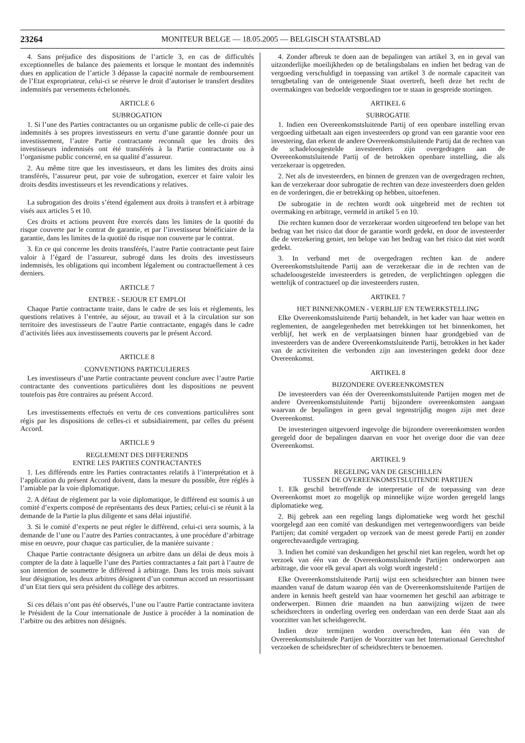23264 MONITEUR BELGE — 18.05.2005 — BELGISCH STAATSBLAD
4. Sans préjudice des dispositions de l’article 3, en cas de difficultés exceptionnelles de balance des paiements et lorsque le montant des indemnités dues en application de l’article 3 dépasse la capacité normale de remboursement de l’Etat expropriateur, celui-ci se réserve le droit d’autoriser le transfert desdites indemnités par versements échelonnés.
ARTICLE 6
SUBROGATION
1. Si l’une des Parties contractantes ou un organisme public de celle-ci paie des indemnités à ses propres investisseurs en vertu d’une garantie donnée pour un investissement, l’autre Partie contractante reconnaît que les droits des investisseurs indemnisés ont été transférés à la Partie contractante ou à l’organisme public concerné, en sa qualité d’assureur.
2. Au même titre que les investisseurs, et dans les limites des droits ainsi transférés, l’assureur peut, par voie de subrogation, exercer et faire valoir les droits desdits investisseurs et les revendications y relatives.
La subrogation des droits s’étend également aux droits à transfert et à arbitrage visés aux articles 5 et 10.
Ces droits et actions peuvent être exercés dans les limites de la quotité du risque couverte par le contrat de garantie, et par l’investisseur bénéficiaire de la garantie, dans les limites de la quotité du risque non couverte par le contrat.
3. En ce qui concerne les droits transférés, l’autre Partie contractante peut faire valoir à l’égard de l’assureur, subrogé dans les droits des investisseurs indemnisés, les obligations qui incombent légalement ou contractuellement à ces derniers.
ARTICLE 7
ENTREE - SEJOUR ET EMPLOI
Chaque Partie contractante traite, dans le cadre de ses lois et règlements, les questions relatives à l’entrée, au séjour, au travail et à la circulation sur son territoire des investisseurs de l’autre Partie contractante, engagés dans le cadre d’activités liées aux investissements couverts par le présent Accord.
ARTICLE 8
CONVENTIONS PARTICULIERES
Les investisseurs d’une Partie contractante peuvent conclure avec l’autre Partie contractante des conventions particulières dont les dispositions ne peuvent toutefois pas être contraires au présent Accord.
Les investissements effectués en vertu de ces conventions particulières sont régis par les dispositions de celles-ci et subsidiairement, par celles du présent Accord.
ARTICLE 9
REGLEMENT DES DIFFERENDS
ENTRE LES PARTIES CONTRACTANTES
1. Les différends entre les Parties contractantes relatifs à l’interprétation et à l’application du présent Accord doivent, dans la mesure du possible, être réglés à l’amiable par la voie diplomatique.
2. A défaut de règlement par la voie diplomatique, le différend est soumis à un comité d’experts composé de représentants des deux Parties; celui-ci se réunit à la demande de la Partie la plus diligente et sans délai injustifié.
3. Si le comité d’experts ne peut régler le différend, celui-ci sera soumis, à la demande de l’une ou l’autre des Parties contractantes, à une procédure d’arbitrage mise en oeuvre, pour chaque cas particulier, de la manière suivante :
Chaque Partie contractante désignera un arbitre dans un délai de deux mois à compter de la date à laquelle l’une des Parties contractantes a fait part à l’autre de son intention de soumettre le différend à arbitrage. Dans les trois mois suivant leur désignation, les deux arbitres désignent d’un commun accord un ressortissant d’un Etat tiers qui sera président du collège des arbitres.
Si ces délais n’ont pas été observés, l’une ou l’autre Partie contractante invitera le Président de la Cour internationale de Justice à procéder à la nomination de l’arbitre ou des arbitres non désignés.
4. Zonder afbreuk te doen aan de bepalingen van artikel 3, en in geval van uitzonderlijke moeilijkheden op de betalingsbalans en indien het bedrag van de vergoeding verschuldigd in toepassing van artikel 3 de normale capaciteit van terugbetaling van de onteigenende Staat overtreft, heeft deze het recht de overmakingen van bedoelde vergoedingen toe te staan in gespreide stortingen.
ARTIKEL 6
SUBROGATIE
1. Indien een Overeenkomstsluitende Partij of een openbare instelling ervan vergoeding uitbetaalt aan eigen investeerders op grond van een garantie voor een investering, dan erkent de andere Overeenkomstsluitende Partij dat de rechten van de schadeloosgestelde investeerders zijn overgedragen aan de Overeenkomstsluitende Partij of de betrokken openbare instelling, die als verzekeraar is opgetreden.
2. Net als de investeerders, en binnen de grenzen van de overgedragen rechten, kan de verzekeraar door subrogatie de rechten van deze investeerders doen gelden en de vorderingen, die er betrekking op hebben, uitoefenen.
De subrogatie in de rechten wordt ook uitgebreid met de rechten tot overmaking en arbitrage, vermeld in artikel 5 en 10.
Die rechten kunnen door de verzekeraar worden uitgeoefend ten belope van het bedrag van het risico dat door de garantie wordt gedekt, en door de investeerder die de verzekering geniet, ten belope van het bedrag van het risico dat niet wordt gedekt.
3. In verband met de overgedragen rechten kan de andere Overeenkomstsluitende Partij aan de verzekeraar die in de rechten van de schadeloosgestelde investeerders is getreden, de verplichtingen opleggen die wettelijk of contractueel op die investeerders rusten.
ARTIKEL 7
HET BINNENKOMEN - VERBLIJF EN TEWERKSTELLING
Elke Overeenkomstsluitende Partij behandelt, in het kader van haar wetten en reglementen, de aangelegenheden met betrekkingen tot het binnenkomen, het verblijf, het werk en de verplaatsingen binnen haar grondgebied van de investeerders van de andere Overeenkomstsluitende Partij, betrokken in het kader van de activiteiten die verbonden zijn aan investeringen gedekt door deze Overeenkomst.
ARTIKEL 8
BIJZONDERE OVEREENKOMSTEN
De investeerders van één der Overeenkomstsluitende Partijen mogen met de andere Overeenkomstsluitende Partij bijzondere overeenkomsten aangaan waarvan de bepalingen in geen geval tegenstrijdig mogen zijn met deze Overeenkomst.
De investeringen uitgevoerd ingevolge die bijzondere overeenkomsten worden geregeld door de bepalingen daarvan en voor het overige door die van deze Overeenkomst.
ARTIKEL 9
REGELING VAN DE GESCHILLEN
TUSSEN DE OVEREENKOMSTSLUITENDE PARTIJEN
1. Elk geschil betreffende de interpretatie of de toepassing van deze Overeenkomst moet zo mogelijk op minnelijke wijze worden geregeld langs diplomatieke weg.
2. Bij gebrek aan een regeling langs diplomatieke weg wordt het geschil voorgelegd aan een comité van deskundigen met vertegenwoordigers van beide Partijen; dat comité vergadert op verzoek van de meest gerede Partij en zonder ongerechtvaardigde vertraging.
3. Indien het comité van deskundigen het geschil niet kan regelen, wordt het op verzoek van één van de Overeenkomstsluitende Partijen onderworpen aan arbitrage, die voor elk geval apart als volgt wordt ingesteld :
Elke Overeenkomstsluitende Partij wijst een scheidsrechter aan binnen twee maanden vanaf de datum waarop één van de Overeenkomstsluitende Partijen de andere in kennis heeft gesteld van haar voornemen het geschil aan arbitrage te onderwerpen. Binnen drie maanden na hun aanwijzing wijzen de twee scheidsrechters in onderling overleg een onderdaan van een derde Staat aan als voorzitter van het scheidsgerecht.
Indien deze termijnen worden overschreden, kan één van de Overeenkomstsluitende Partijen de Voorzitter van het Internationaal Gerechtshof verzoeken de scheidsrechter of scheidsrechters te benoemen.